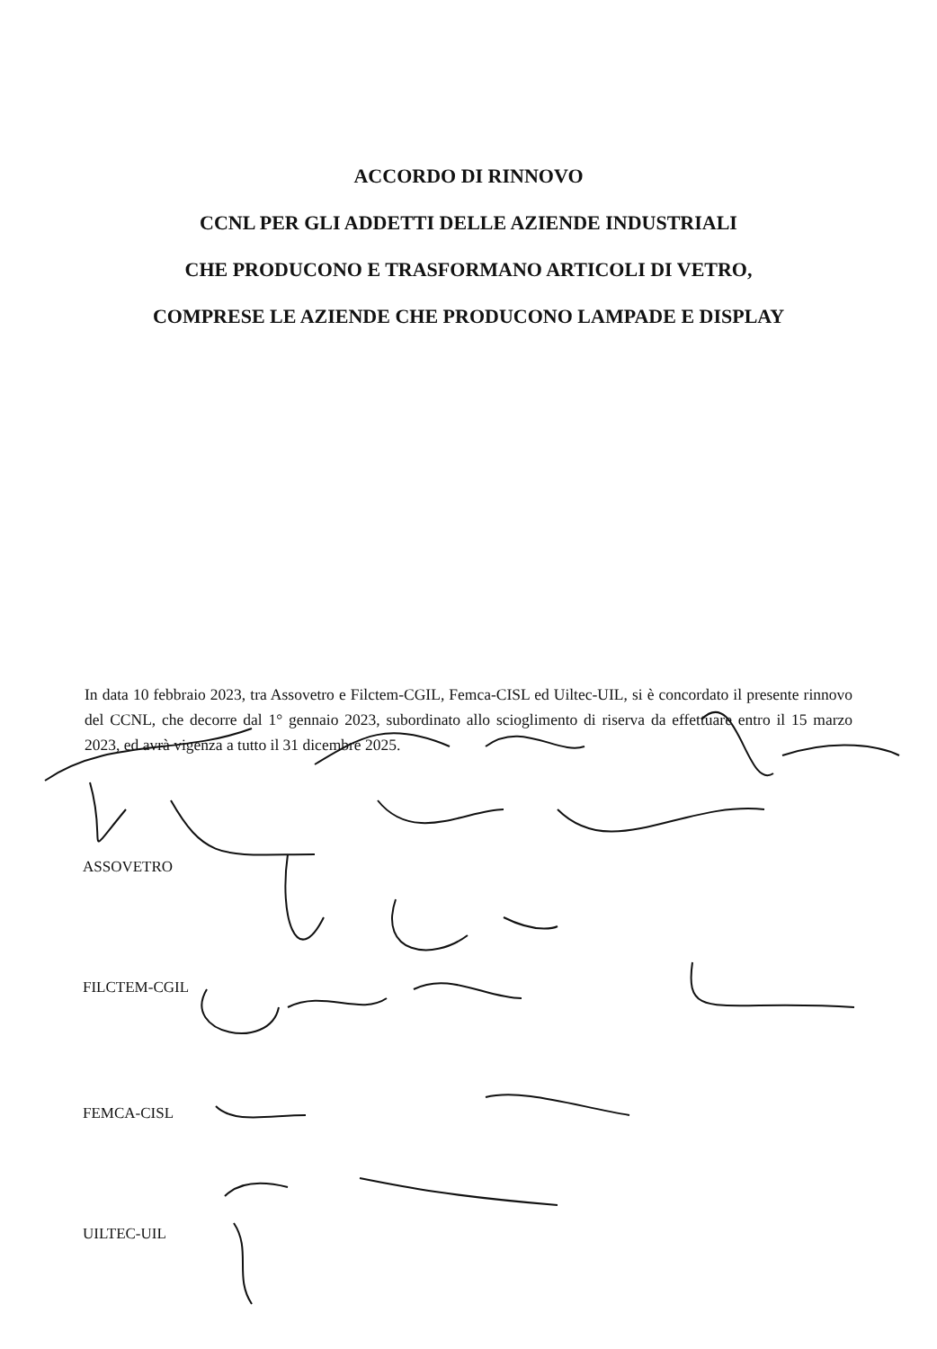ACCORDO DI RINNOVO
CCNL PER GLI ADDETTI DELLE AZIENDE INDUSTRIALI
CHE PRODUCONO E TRASFORMANO ARTICOLI DI VETRO,
COMPRESE LE AZIENDE CHE PRODUCONO LAMPADE E DISPLAY
In data 10 febbraio 2023, tra Assovetro e Filctem-CGIL, Femca-CISL ed Uiltec-UIL, si è concordato il presente rinnovo del CCNL, che decorre dal 1° gennaio 2023, subordinato allo scioglimento di riserva da effettuare entro il 15 marzo 2023, ed avrà vigenza a tutto il 31 dicembre 2025.
ASSOVETRO
FILCTEM-CGIL
FEMCA-CISL
UILTEC-UIL